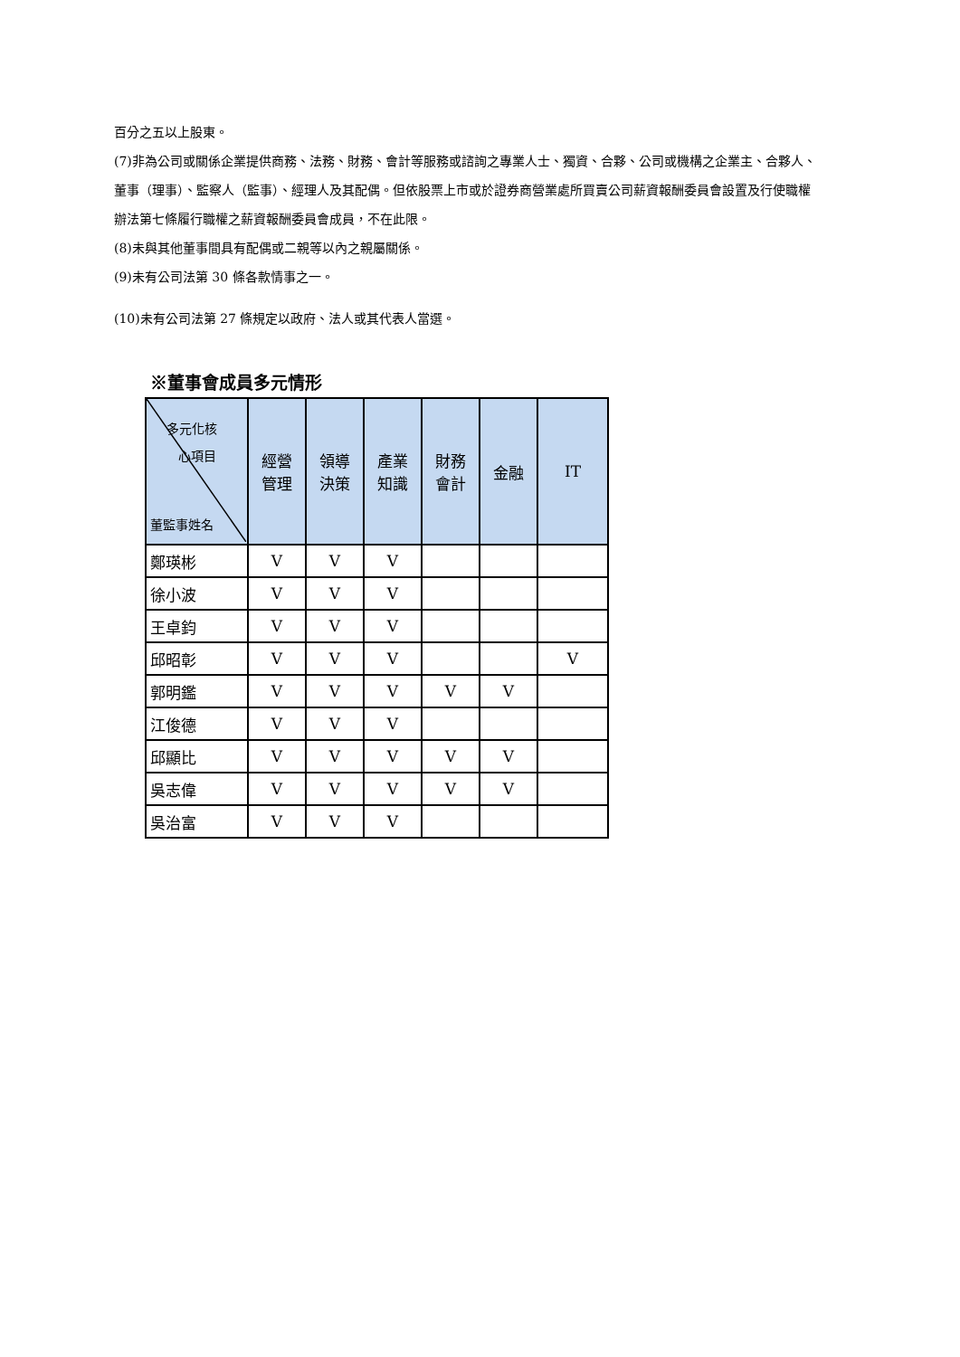百分之五以上股東。
(7)非為公司或關係企業提供商務、法務、財務、會計等服務或諮詢之專業人士、獨資、合夥、公司或機構之企業主、合夥人、董事（理事）、監察人（監事）、經理人及其配偶。但依股票上市或於證券商營業處所買賣公司薪資報酬委員會設置及行使職權辦法第七條履行職權之薪資報酬委員會成員，不在此限。
(8)未與其他董事間具有配偶或二親等以內之親屬關係。
(9)未有公司法第 30 條各款情事之一。
(10)未有公司法第 27 條規定以政府、法人或其代表人當選。
※董事會成員多元情形
| 多元化核 心項目 董監事姓名 | 經營 管理 | 領導 決策 | 產業 知識 | 財務 會計 | 金融 | IT |
| --- | --- | --- | --- | --- | --- | --- |
| 鄭瑛彬 | V | V | V | | | |
| 徐小波 | V | V | V | | | |
| 王卓鈞 | V | V | V | | | |
| 邱昭彰 | V | V | V | | | V |
| 郭明鑑 | V | V | V | V | V | |
| 江俊德 | V | V | V | | | |
| 邱顯比 | V | V | V | V | V | |
| 吳志偉 | V | V | V | V | V | |
| 吳治富 | V | V | V | | | |